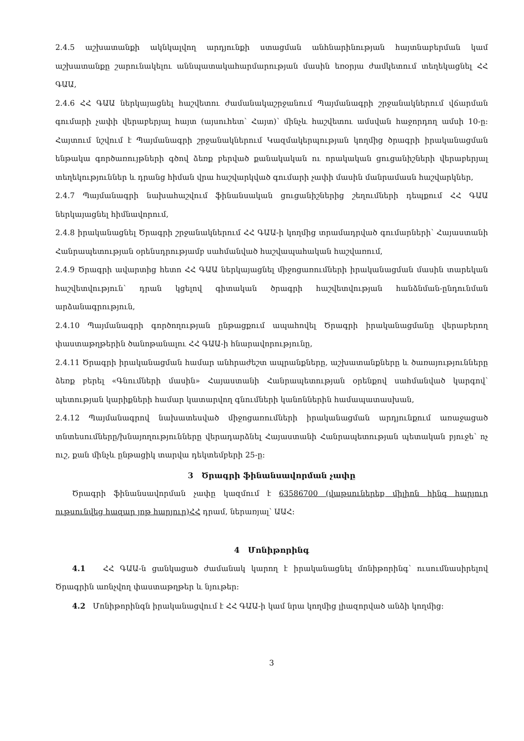2.4.5 աշխատանքի ակնկալվող արդյունքի ստացման անհնարինության հայտնաբերման կամ աշխատանքը շարունակելու աննպատակահարմարության մասին եռօրյա ժամկետում տեղեկացնել ՀՀ ԳԱԱ,
2.4.6 ՀՀ ԳԱԱ ներկայացնել հաշվետու ժամանակաշրջանում Պայմանագրի շրջանակներում վճարման գումարի չափի վերաբերյալ հայտ (այսուհետ՝ Հայտ)՝ մինչև հաշվետու ամսվան հաջորդող ամսի 10-ը: Հայտում նշվում է Պայմանագրի շրջանակներում Կազմակերպության կողմից ծրագրի իրականացման ենթակա գործառույթների գծով ձեռք բերված քանակական ու որակական ցուցանիշների վերաբերյալ տեղեկություններ և դրանց հիման վրա հաշվարկված գումարի չափի մասին մանրամասն հաշվարկներ,
2.4.7 Պայմանագրի նախահաշվում ֆինանսական ցուցանիշներից շեղումների դեպքում ՀՀ ԳԱԱ ներկայացնել հիմնավորում,
2.4.8 իրականացնել Ծրագրի շրջանակներում ՀՀ ԳԱԱ-ի կողմից տրամադրված գումարների՝ Հայաստանի Հանրապետության օրենսդրությամբ սահմանված հաշվապահական հաշվառում,
2.4.9 Ծրագրի ավարտից հետո ՀՀ ԳԱԱ ներկայացնել միջոցառումների իրականացման մասին տարեկան հաշվետվություն՝ դրան կցելով գիտական ծրագրի հաշվետվության հանձնման-ընդունման արձանագրություն,
2.4.10 Պայմանագրի գործողության ընթացքում ապահովել Ծրագրի իրականացմանը վերաբերող փաստաթղթերին ծանոթանալու ՀՀ ԳԱԱ-ի հնարավորությունը,
2.4.11 Ծրագրի իրականացման համար անհրաժեշտ ապրանքները, աշխատանքները և ծառայությունները ձեռք բերել «Գնումների մասին» Հայաստանի Հանրապետության օրենքով սահմանված կարգով՝ պետության կարիքների համար կատարվող գնումների կանոններին համապատասխան,
2.4.12 Պայմանագրով նախատեսված միջոցառումների իրականացման արդյունքում առաջացած տնտեսումները/խնայողությունները վերադարձնել Հայաստանի Հանրապետության պետական բյուջե՝ ոչ ուշ, քան մինչև ընթացիկ տարվա դեկտեմբերի 25-ը:
3 Ծրագրի ֆինանսավորման չափը
Ծրագրի ֆինանսավորման չափը կազմում է 63586700 (վաթսուներեք միլիոն հինգ հարյուր ութսունվեց հազար յոթ հարյուր)ՀՀ դրամ, ներառյալ՝ ԱԱՀ:
4 Մոնիթորինգ
4.1 ՀՀ ԳԱԱ-ն ցանկացած ժամանակ կարող է իրականացնել մոնիթորինգ՝ ուսումնասիրելով Ծրագրին առնչվող փաստաթղթեր և նյութեր:
4.2 Մոնիթորինգն իրականացվում է ՀՀ ԳԱԱ-ի կամ նրա կողմից լիազորված անձի կողմից:
3